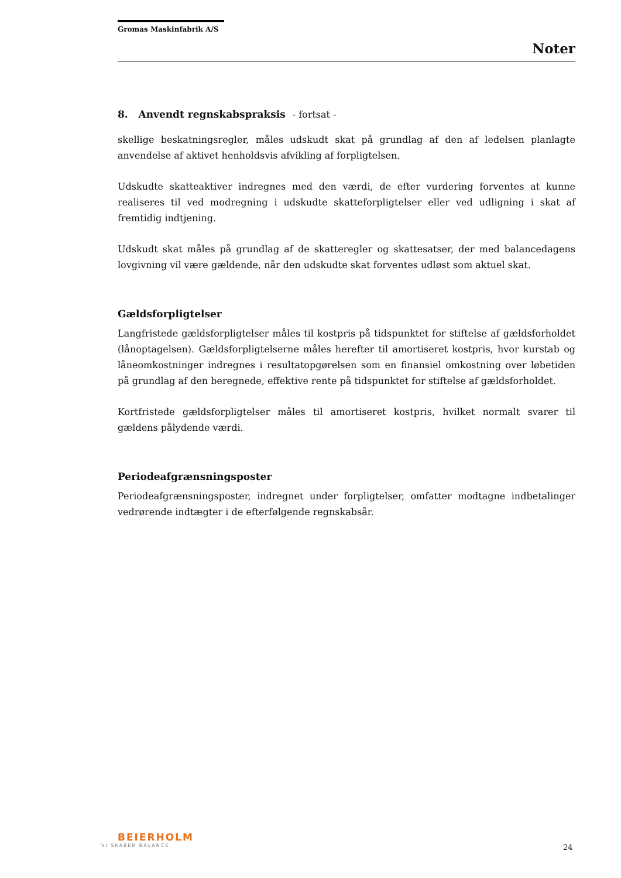Gromas Maskinfabrik A/S
Noter
8. Anvendt regnskabspraksis - fortsat -
skellige beskatningsregler, måles udskudt skat på grundlag af den af ledelsen planlagte anvendelse af aktivet henholdsvis afvikling af forpligtelsen.
Udskudte skatteaktiver indregnes med den værdi, de efter vurdering forventes at kunne realiseres til ved modregning i udskudte skatteforpligtelser eller ved udligning i skat af fremtidig indtjening.
Udskudt skat måles på grundlag af de skatteregler og skattesatser, der med balancedagens lovgivning vil være gældende, når den udskudte skat forventes udløst som aktuel skat.
Gældsforpligtelser
Langfristede gældsforpligtelser måles til kostpris på tidspunktet for stiftelse af gældsforholdet (lånoptagelsen). Gældsforpligtelserne måles herefter til amortiseret kostpris, hvor kurstab og låneomkostninger indregnes i resultatopgørelsen som en finansiel omkostning over løbetiden på grundlag af den beregnede, effektive rente på tidspunktet for stiftelse af gældsforholdet.
Kortfristede gældsforpligtelser måles til amortiseret kostpris, hvilket normalt svarer til gældens pålydende værdi.
Periodeafgrænsningsposter
Periodeafgrænsningsposter, indregnet under forpligtelser, omfatter modtagne indbetalinger vedrørende indtægter i de efterfølgende regnskabsår.
BEIERHOLM
VI SKABER BALANCE
24